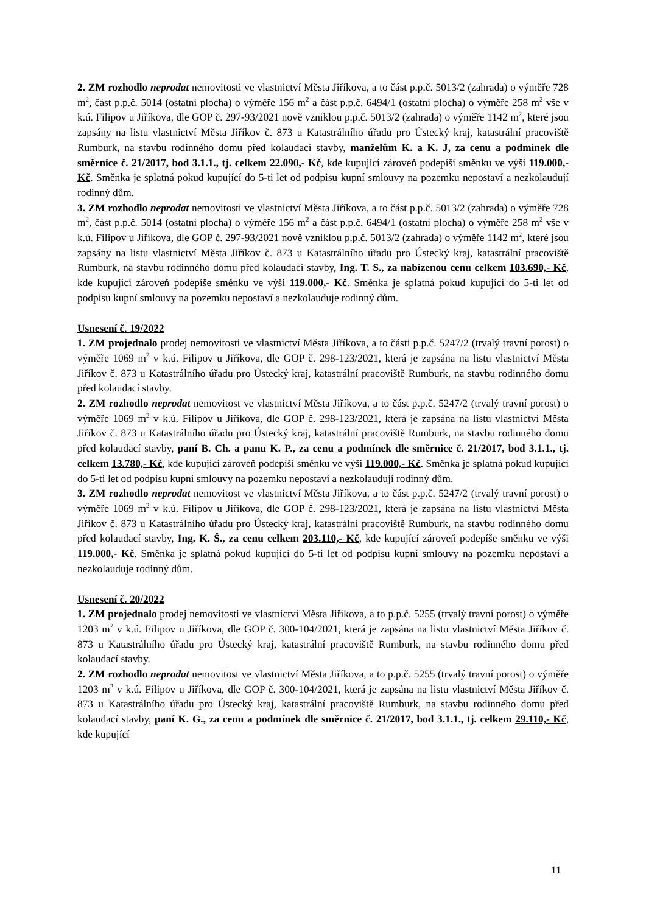2. ZM rozhodlo neprodat nemovitosti ve vlastnictví Města Jiříkova, a to část p.p.č. 5013/2 (zahrada) o výměře 728 m<sup>2</sup>, část p.p.č. 5014 (ostatní plocha) o výměře 156 m<sup>2</sup> a část p.p.č. 6494/1 (ostatní plocha) o výměře 258 m<sup>2</sup> vše v k.ú. Filipov u Jiříkova, dle GOP č. 297-93/2021 nově vzniklou p.p.č. 5013/2 (zahrada) o výměře 1142 m<sup>2</sup>, které jsou zapsány na listu vlastnictví Města Jiříkov č. 873 u Katastrálního úřadu pro Ústecký kraj, katastrální pracoviště Rumburk, na stavbu rodinného domu před kolaudací stavby, manželům K. a K. J, za cenu a podmínek dle směrnice č. 21/2017, bod 3.1.1., tj. celkem 22.090,- Kč, kde kupující zároveň podepíší směnku ve výši 119.000,- Kč. Směnka je splatná pokud kupující do 5-ti let od podpisu kupní smlouvy na pozemku nepostaví a nezkolaudují rodinný dům.
3. ZM rozhodlo neprodat nemovitosti ve vlastnictví Města Jiříkova, a to část p.p.č. 5013/2 (zahrada) o výměře 728 m<sup>2</sup>, část p.p.č. 5014 (ostatní plocha) o výměře 156 m<sup>2</sup> a část p.p.č. 6494/1 (ostatní plocha) o výměře 258 m<sup>2</sup> vše v k.ú. Filipov u Jiříkova, dle GOP č. 297-93/2021 nově vzniklou p.p.č. 5013/2 (zahrada) o výměře 1142 m<sup>2</sup>, které jsou zapsány na listu vlastnictví Města Jiříkov č. 873 u Katastrálního úřadu pro Ústecký kraj, katastrální pracoviště Rumburk, na stavbu rodinného domu před kolaudací stavby, Ing. T. S., za nabízenou cenu celkem 103.690,- Kč, kde kupující zároveň podepíše směnku ve výši 119.000,- Kč. Směnka je splatná pokud kupující do 5-ti let od podpisu kupní smlouvy na pozemku nepostaví a nezkolauduje rodinný dům.
Usnesení č. 19/2022
1. ZM projednalo prodej nemovitosti ve vlastnictví Města Jiříkova, a to části p.p.č. 5247/2 (trvalý travní porost) o výměře 1069 m<sup>2</sup> v k.ú. Filipov u Jiříkova, dle GOP č. 298-123/2021, která je zapsána na listu vlastnictví Města Jiříkov č. 873 u Katastrálního úřadu pro Ústecký kraj, katastrální pracoviště Rumburk, na stavbu rodinného domu před kolaudací stavby.
2. ZM rozhodlo neprodat nemovitost ve vlastnictví Města Jiříkova, a to část p.p.č. 5247/2 (trvalý travní porost) o výměře 1069 m<sup>2</sup> v k.ú. Filipov u Jiříkova, dle GOP č. 298-123/2021, která je zapsána na listu vlastnictví Města Jiříkov č. 873 u Katastrálního úřadu pro Ústecký kraj, katastrální pracoviště Rumburk, na stavbu rodinného domu před kolaudací stavby, paní B. Ch. a panu K. P., za cenu a podmínek dle směrnice č. 21/2017, bod 3.1.1., tj. celkem 13.780,- Kč, kde kupující zároveň podepíší směnku ve výši 119.000,- Kč. Směnka je splatná pokud kupující do 5-ti let od podpisu kupní smlouvy na pozemku nepostaví a nezkolaudují rodinný dům.
3. ZM rozhodlo neprodat nemovitost ve vlastnictví Města Jiříkova, a to část p.p.č. 5247/2 (trvalý travní porost) o výměře 1069 m<sup>2</sup> v k.ú. Filipov u Jiříkova, dle GOP č. 298-123/2021, která je zapsána na listu vlastnictví Města Jiříkov č. 873 u Katastrálního úřadu pro Ústecký kraj, katastrální pracoviště Rumburk, na stavbu rodinného domu před kolaudací stavby, Ing. K. Š., za cenu celkem 203.110,- Kč, kde kupující zároveň podepíše směnku ve výši 119.000,- Kč. Směnka je splatná pokud kupující do 5-ti let od podpisu kupní smlouvy na pozemku nepostaví a nezkolauduje rodinný dům.
Usnesení č. 20/2022
1. ZM projednalo prodej nemovitosti ve vlastnictví Města Jiříkova, a to p.p.č. 5255 (trvalý travní porost) o výměře 1203 m<sup>2</sup> v k.ú. Filipov u Jiříkova, dle GOP č. 300-104/2021, která je zapsána na listu vlastnictví Města Jiříkov č. 873 u Katastrálního úřadu pro Ústecký kraj, katastrální pracoviště Rumburk, na stavbu rodinného domu před kolaudací stavby.
2. ZM rozhodlo neprodat nemovitost ve vlastnictví Města Jiříkova, a to p.p.č. 5255 (trvalý travní porost) o výměře 1203 m<sup>2</sup> v k.ú. Filipov u Jiříkova, dle GOP č. 300-104/2021, která je zapsána na listu vlastnictví Města Jiříkov č. 873 u Katastrálního úřadu pro Ústecký kraj, katastrální pracoviště Rumburk, na stavbu rodinného domu před kolaudací stavby, paní K. G., za cenu a podmínek dle směrnice č. 21/2017, bod 3.1.1., tj. celkem 29.110,- Kč, kde kupující
11